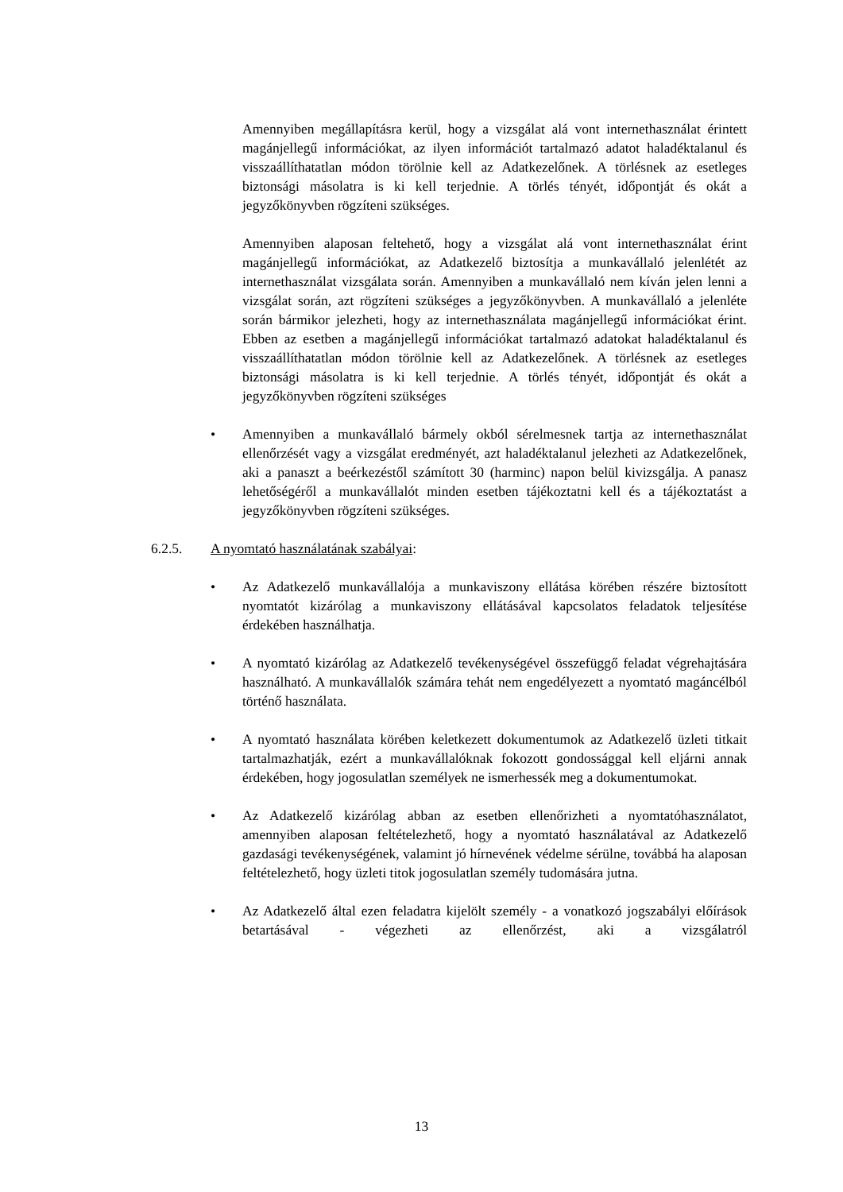Amennyiben megállapításra kerül, hogy a vizsgálat alá vont internethasználat érintett magánjellegű információkat, az ilyen információt tartalmazó adatot haladéktalanul és visszaállíthatatlan módon törölnie kell az Adatkezelőnek. A törlésnek az esetleges biztonsági másolatra is ki kell terjednie. A törlés tényét, időpontját és okát a jegyzőkönyvben rögzíteni szükséges.
Amennyiben alaposan feltehető, hogy a vizsgálat alá vont internethasználat érint magánjellegű információkat, az Adatkezelő biztosítja a munkavállaló jelenlétét az internethasználat vizsgálata során. Amennyiben a munkavállaló nem kíván jelen lenni a vizsgálat során, azt rögzíteni szükséges a jegyzőkönyvben. A munkavállaló a jelenléte során bármikor jelezheti, hogy az internethasználata magánjellegű információkat érint. Ebben az esetben a magánjellegű információkat tartalmazó adatokat haladéktalanul és visszaállíthatatlan módon törölnie kell az Adatkezelőnek. A törlésnek az esetleges biztonsági másolatra is ki kell terjednie. A törlés tényét, időpontját és okát a jegyzőkönyvben rögzíteni szükséges
• Amennyiben a munkavállaló bármely okból sérelmesnek tartja az internethasználat ellenőrzését vagy a vizsgálat eredményét, azt haladéktalanul jelezheti az Adatkezelőnek, aki a panaszt a beérkezéstől számított 30 (harminc) napon belül kivizsgálja. A panasz lehetőségéről a munkavállalót minden esetben tájékoztatni kell és a tájékoztatást a jegyzőkönyvben rögzíteni szükséges.
6.2.5. A nyomtató használatának szabályai:
• Az Adatkezelő munkavállalója a munkaviszony ellátása körében részére biztosított nyomtatót kizárólag a munkaviszony ellátásával kapcsolatos feladatok teljesítése érdekében használhatja.
• A nyomtató kizárólag az Adatkezelő tevékenységével összefüggő feladat végrehajtására használható. A munkavállalók számára tehát nem engedélyezett a nyomtató magáncélból történő használata.
• A nyomtató használata körében keletkezett dokumentumok az Adatkezelő üzleti titkait tartalmazhatják, ezért a munkavállalóknak fokozott gondossággal kell eljárni annak érdekében, hogy jogosulatlan személyek ne ismerhessék meg a dokumentumokat.
• Az Adatkezelő kizárólag abban az esetben ellenőrizheti a nyomtatóhasználatot, amennyiben alaposan feltételezhető, hogy a nyomtató használatával az Adatkezelő gazdasági tevékenységének, valamint jó hírnevének védelme sérülne, továbbá ha alaposan feltételezhető, hogy üzleti titok jogosulatlan személy tudomására jutna.
• Az Adatkezelő által ezen feladatra kijelölt személy - a vonatkozó jogszabályi előírások betartásával - végezheti az ellenőrzést, aki a vizsgálatról
13